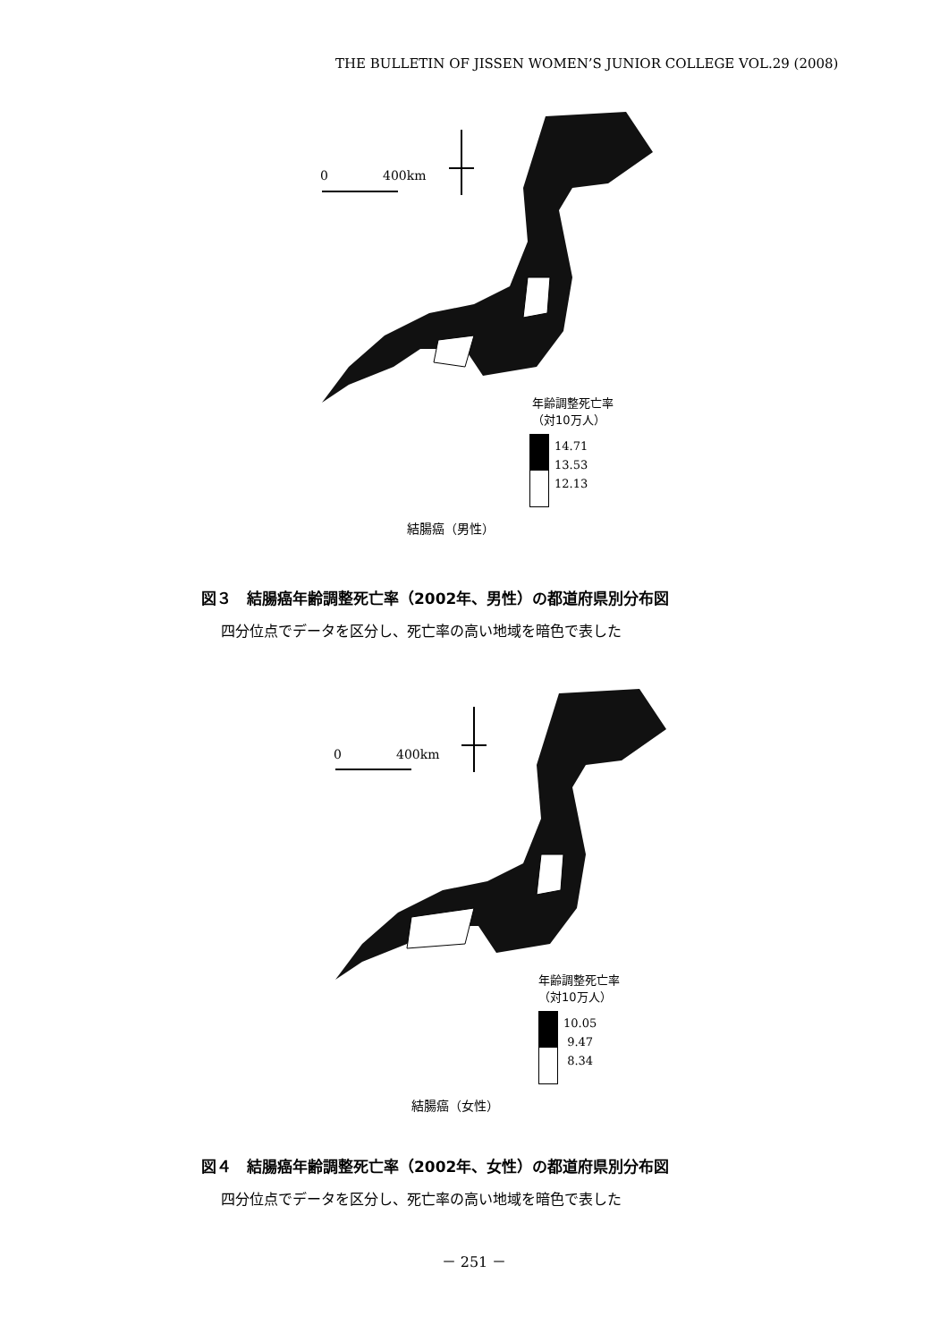THE BULLETIN OF JISSEN WOMEN’S JUNIOR COLLEGE VOL.29 (2008)
0 400km
年齢調整死亡率
（対10万人）
14.71
13.53
12.13
結腸癌（男性）
図３　結腸癌年齢調整死亡率（2002年、男性）の都道府県別分布図
四分位点でデータを区分し、死亡率の高い地域を暗色で表した
0 400km
年齢調整死亡率
（対10万人）
10.05
9.47
8.34
結腸癌（女性）
図４　結腸癌年齢調整死亡率（2002年、女性）の都道府県別分布図
四分位点でデータを区分し、死亡率の高い地域を暗色で表した
－ 251 －